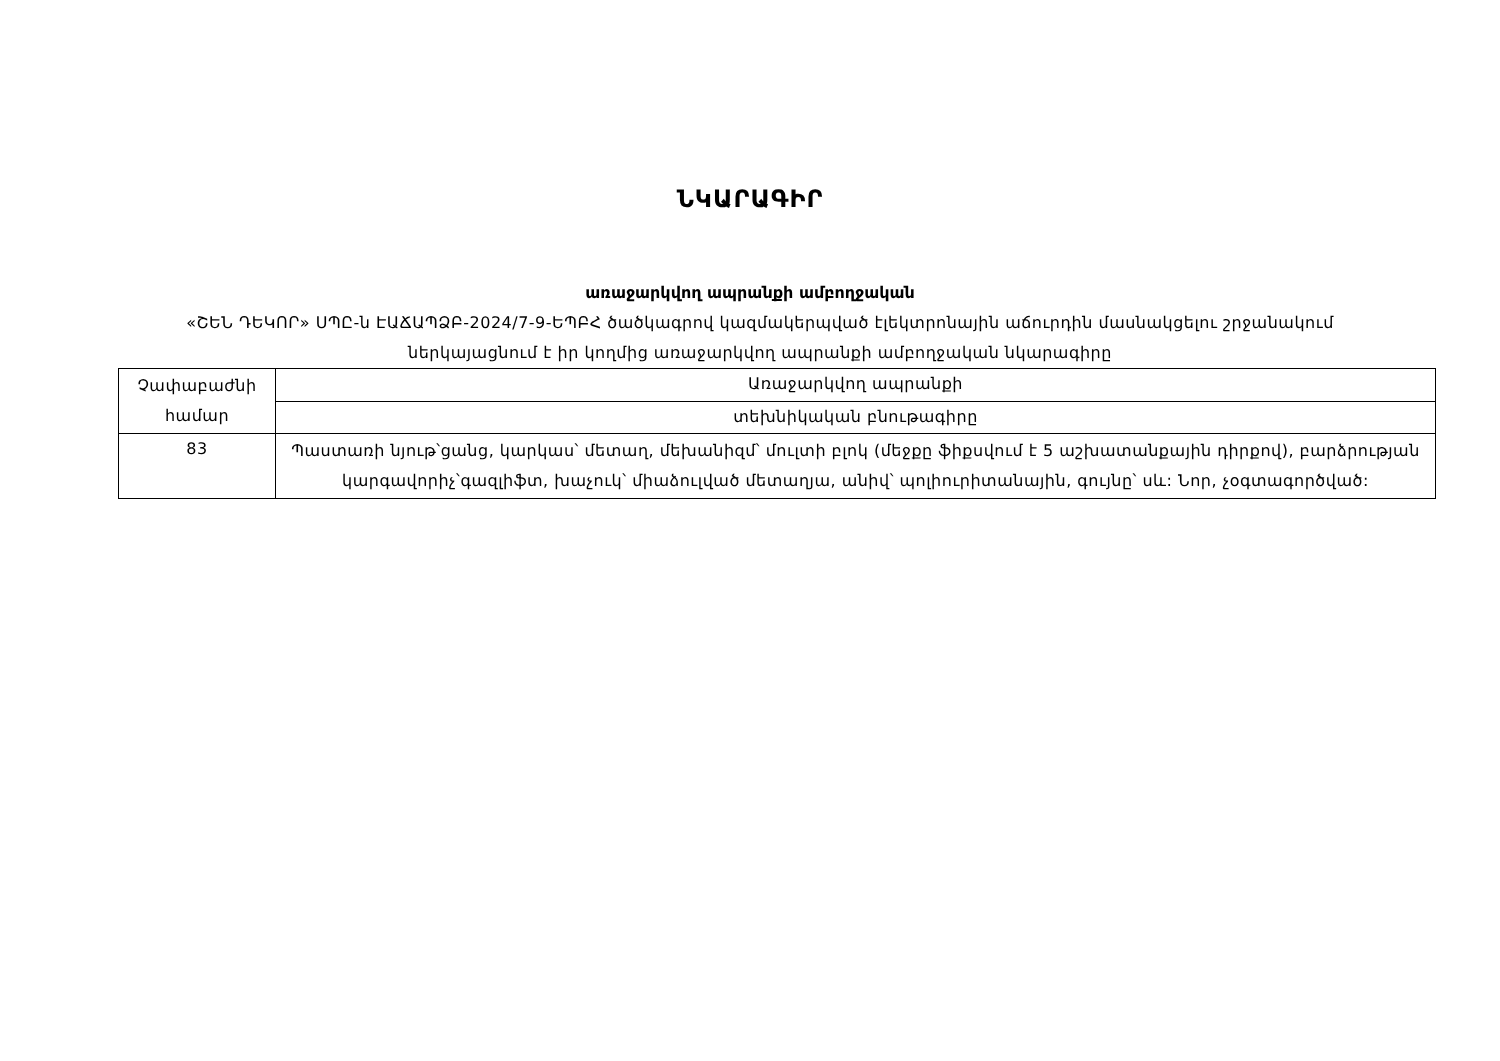ՆԿԱՐԱԳԻՐ
առաջարկվող ապրանքի ամբողջական
«ՇԵՆ ԴԵԿՈՐ» ՍՊԸ-ն ԷԱՃԱՊՁԲ-2024/7-9-ԵՊԲՀ ծածկագրով կազմակերպված էլեկտրոնային աճուրդին մասնակցելու շրջանակում ներկայացնում է իր կողմից առաջարկվող ապրանքի ամբողջական նկարագիրը
| Չափաբաժնի համար | Առաջարկվող ապրանքի |
| | տեխնիկական բնութագիրը |
| 83 | Պաստառի նյութ՝ցանց, կարկաս՝ մետաղ, մեխանիզմ՝ մուլտի բլոկ (մեջքը ֆիքսվում է 5 աշխատանքային դիրքով), բարձրության կարգավորիչ՝գազլիֆտ, խաչուկ՝ միաձուլված մետաղյա, անիվ՝ պոլիուրիտանային, գույնը՝ սև: Նոր, չօգտագործված: |